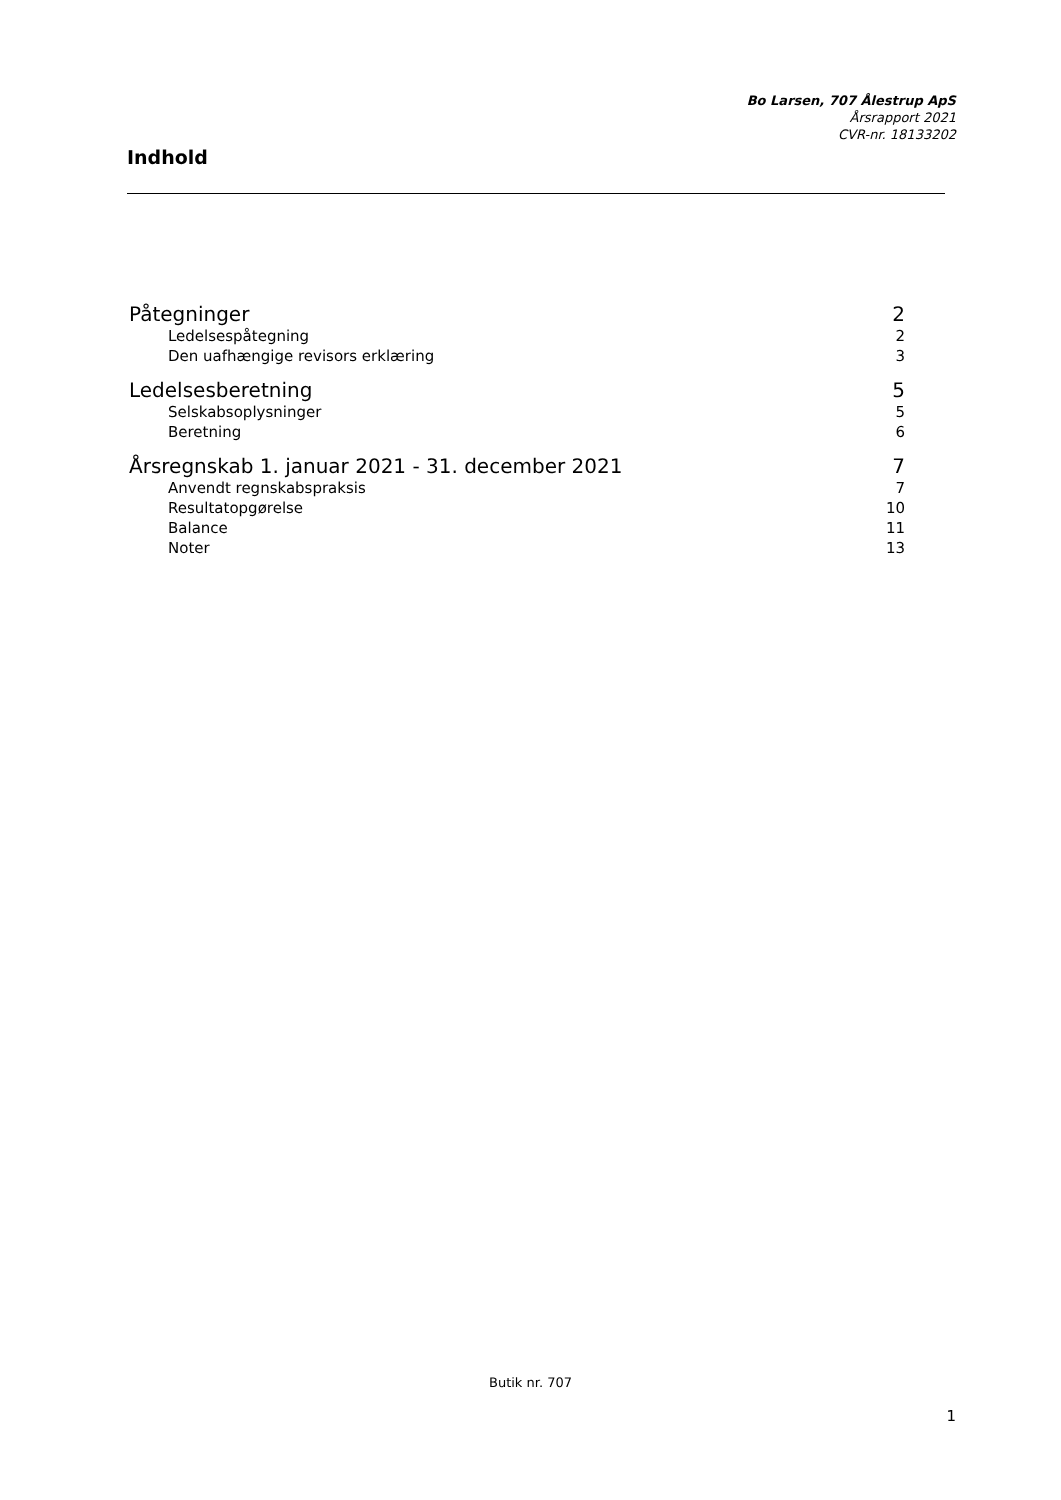Bo Larsen, 707 Ålestrup ApS
Årsrapport 2021
CVR-nr. 18133202
Indhold
Påtegninger 2
Ledelsespåtegning 2
Den uafhængige revisors erklæring 3
Ledelsesberetning 5
Selskabsoplysninger 5
Beretning 6
Årsregnskab 1. januar 2021 - 31. december 2021 7
Anvendt regnskabspraksis 7
Resultatopgørelse 10
Balance 11
Noter 13
Butik nr. 707
1